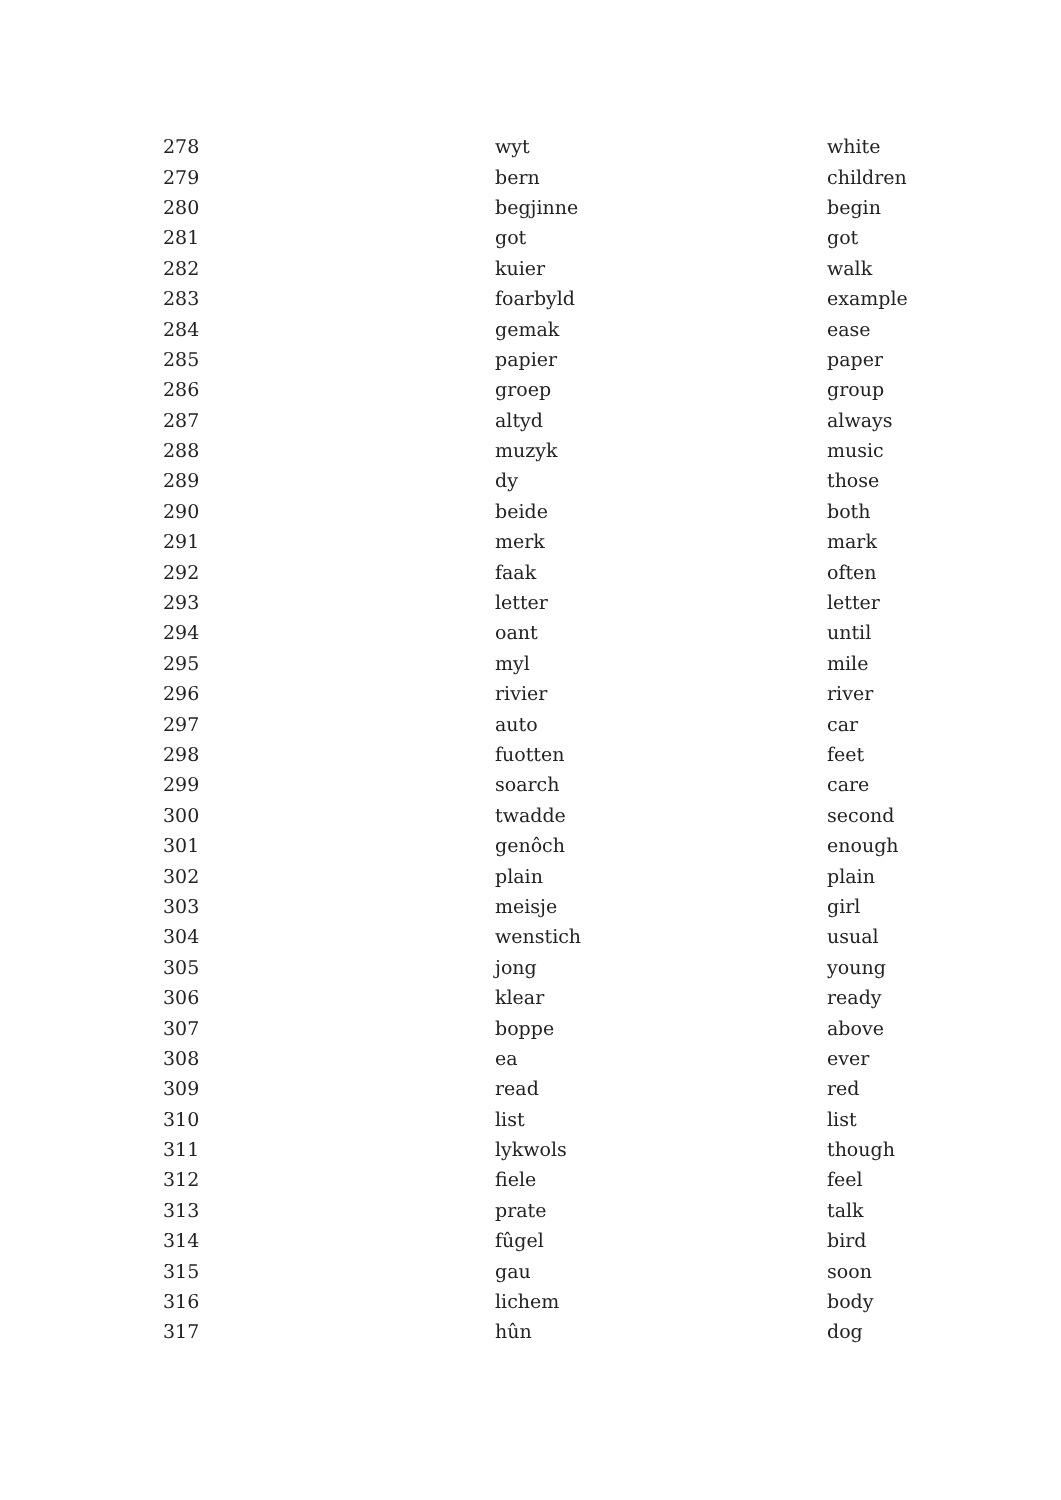| 278 | wyt | white |
| 279 | bern | children |
| 280 | begjinne | begin |
| 281 | got | got |
| 282 | kuier | walk |
| 283 | foarbyld | example |
| 284 | gemak | ease |
| 285 | papier | paper |
| 286 | groep | group |
| 287 | altyd | always |
| 288 | muzyk | music |
| 289 | dy | those |
| 290 | beide | both |
| 291 | merk | mark |
| 292 | faak | often |
| 293 | letter | letter |
| 294 | oant | until |
| 295 | myl | mile |
| 296 | rivier | river |
| 297 | auto | car |
| 298 | fuotten | feet |
| 299 | soarch | care |
| 300 | twadde | second |
| 301 | genôch | enough |
| 302 | plain | plain |
| 303 | meisje | girl |
| 304 | wenstich | usual |
| 305 | jong | young |
| 306 | klear | ready |
| 307 | boppe | above |
| 308 | ea | ever |
| 309 | read | red |
| 310 | list | list |
| 311 | lykwols | though |
| 312 | fiele | feel |
| 313 | prate | talk |
| 314 | fûgel | bird |
| 315 | gau | soon |
| 316 | lichem | body |
| 317 | hûn | dog |